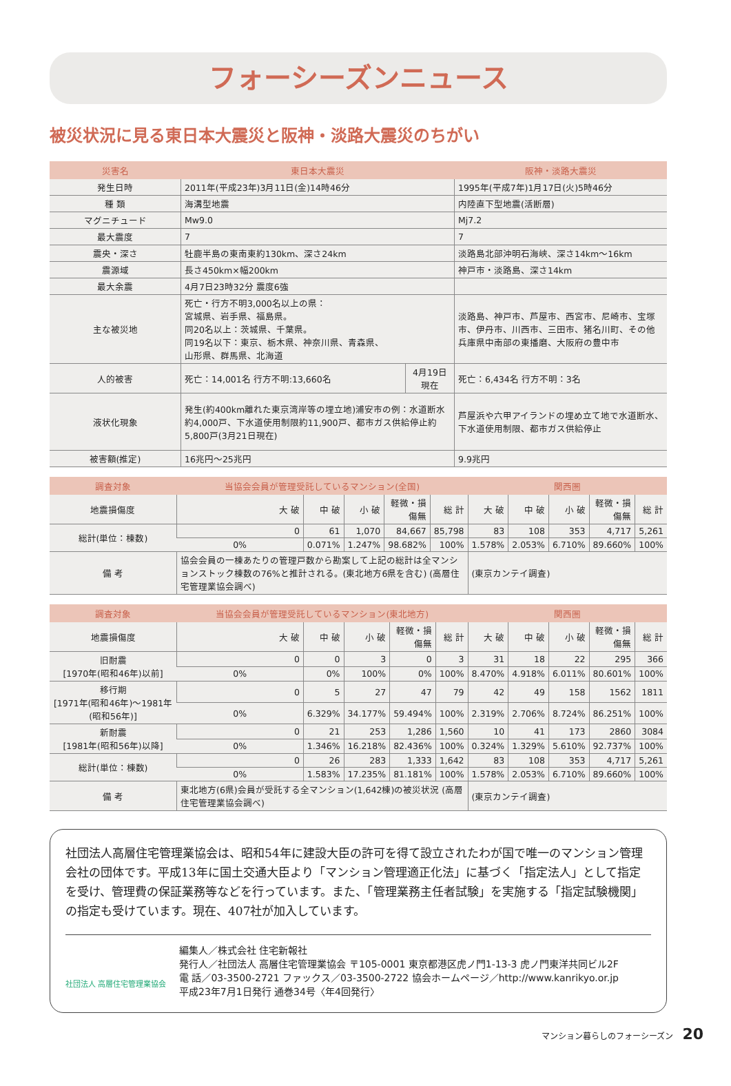フォーシーズンニュース
被災状況に見る東日本大震災と阪神・淡路大震災のちがい
| 災害名 | 東日本大震災 | | 阪神・淡路大震災 |
| --- | --- | --- | --- |
| 発生日時 | 2011年(平成23年)3月11日(金)14時46分 | | 1995年(平成7年)1月17日(火)5時46分 |
| 種 類 | 海溝型地震 | | 内陸直下型地震(活断層) |
| マグニチュード | Mw9.0 | | Mj7.2 |
| 最大震度 | 7 | | 7 |
| 震央・深さ | 牡鹿半島の東南東約130km、深さ24km | | 淡路島北部沖明石海峡、深さ14km～16km |
| 震源域 | 長さ450km×幅200km | | 神戸市・淡路島、深さ14km |
| 最大余震 | 4月7日23時32分 震度6強 | | |
| 主な被災地 | 死亡・行方不明3,000名以上の県： 宮城県、岩手県、福島県。 同20名以上：茨城県、千葉県。 同19名以下：東京、栃木県、神奈川県、青森県、 山形県、群馬県、北海道 | | 淡路島、神戸市、芦屋市、西宮市、尼崎市、宝塚市、伊丹市、川西市、三田市、猪名川町、その他兵庫県中南部の東播磨、大阪府の豊中市 |
| 人的被害 | 死亡：14,001名 行方不明:13,660名 | 4月19日 現在 | 死亡：6,434名 行方不明：3名 |
| 液状化現象 | 発生(約400km離れた東京湾岸等の埋立地)浦安市の例：水道断水約4,000戸、下水道使用制限約11,900戸、都市ガス供給停止約5,800戸(3月21日現在) | | 芦屋浜や六甲アイランドの埋め立て地で水道断水、下水道使用制限、都市ガス供給停止 |
| 被害額(推定) | 16兆円～25兆円 | | 9.9兆円 |
| 調査対象 | 当協会会員が管理受託しているマンション(全国) | | | | | 関西圏 | | | | |
| --- | --- | --- | --- | --- | --- | --- | --- | --- | --- | --- |
| 地震損傷度 | 大 破 | 中 破 | 小 破 | 軽微・損傷無 | 総 計 | 大 破 | 中 破 | 小 破 | 軽微・損傷無 | 総 計 |
| 総計(単位：棟数) | 0 | 61 | 1,070 | 84,667 | 85,798 | 83 | 108 | 353 | 4,717 | 5,261 |
| | 0% | 0.071% | 1.247% | 98.682% | 100% | 1.578% | 2.053% | 6.710% | 89.660% | 100% |
| 備 考 | 協会会員の一棟あたりの管理戸数から勘案して上記の総計は全マンションストック棟数の76%と推計される。(東北地方6県を含む) (高層住宅管理業協会調べ) | | | | | (東京カンテイ調査) | | | | |
| 調査対象 | 当協会会員が管理受託しているマンション(東北地方) | | | | | 関西圏 | | | | |
| --- | --- | --- | --- | --- | --- | --- | --- | --- | --- | --- |
| 地震損傷度 | 大 破 | 中 破 | 小 破 | 軽微・損傷無 | 総 計 | 大 破 | 中 破 | 小 破 | 軽微・損傷無 | 総 計 |
| 旧耐震 [1970年(昭和46年)以前] | 0 | 0 | 3 | 0 | 3 | 31 | 18 | 22 | 295 | 366 |
| | 0% | 0% | 100% | 0% | 100% | 8.470% | 4.918% | 6.011% | 80.601% | 100% |
| 移行期 [1971年(昭和46年)～1981年(昭和56年)] | 0 | 5 | 27 | 47 | 79 | 42 | 49 | 158 | 1562 | 1811 |
| | 0% | 6.329% | 34.177% | 59.494% | 100% | 2.319% | 2.706% | 8.724% | 86.251% | 100% |
| 新耐震 [1981年(昭和56年)以降] | 0 | 21 | 253 | 1,286 | 1,560 | 10 | 41 | 173 | 2860 | 3084 |
| | 0% | 1.346% | 16.218% | 82.436% | 100% | 0.324% | 1.329% | 5.610% | 92.737% | 100% |
| 総計(単位：棟数) | 0 | 26 | 283 | 1,333 | 1,642 | 83 | 108 | 353 | 4,717 | 5,261 |
| | 0% | 1.583% | 17.235% | 81.181% | 100% | 1.578% | 2.053% | 6.710% | 89.660% | 100% |
| 備 考 | 東北地方(6県)会員が受託する全マンション(1,642棟)の被災状況 (高層住宅管理業協会調べ) | | | | | (東京カンテイ調査) | | | | |
社団法人高層住宅管理業協会は、昭和54年に建設大臣の許可を得て設立されたわが国で唯一のマンション管理会社の団体です。平成13年に国土交通大臣より「マンション管理適正化法」に基づく「指定法人」として指定を受け、管理費の保証業務等などを行っています。また、「管理業務主任者試験」を実施する「指定試験機関」の指定も受けています。現在、407社が加入しています。
社団法人 高層住宅管理業協会
編集人／株式会社 住宅新報社
発行人／社団法人 高層住宅管理業協会 〒105-0001 東京都港区虎ノ門1-13-3 虎ノ門東洋共同ビル2F
電 話／03-3500-2721 ファックス／03-3500-2722 協会ホームページ／http://www.kanrikyo.or.jp
平成23年7月1日発行 通巻34号〈年4回発行〉
マンション暮らしのフォーシーズン 20